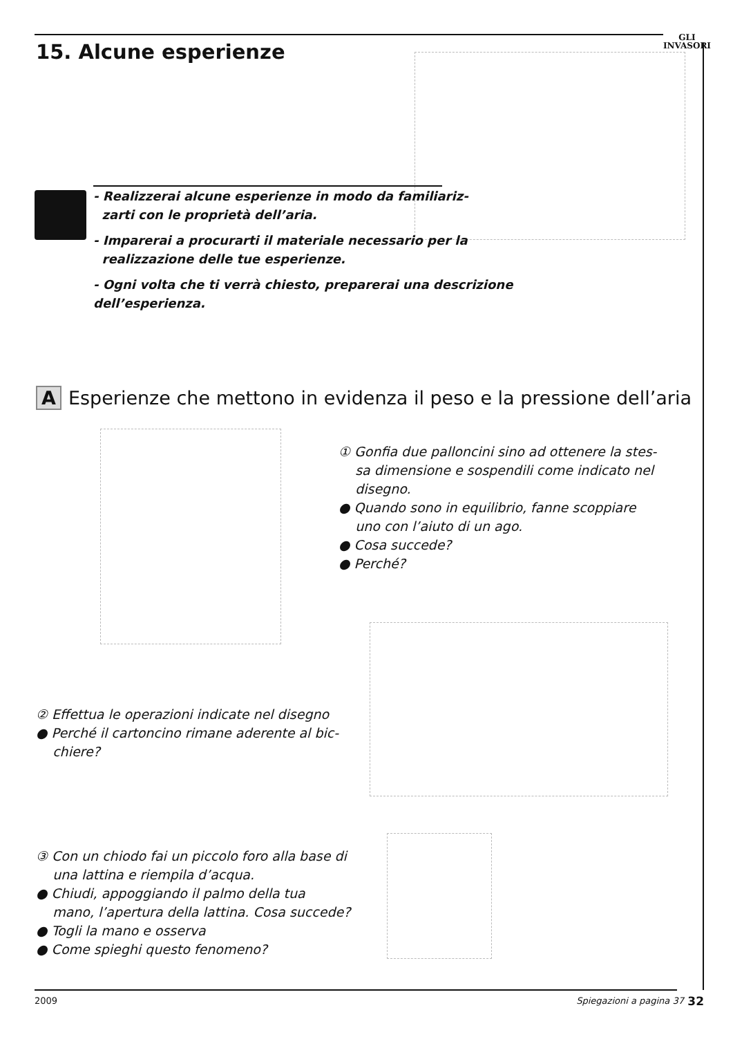GLI
INVASORI
15. Alcune esperienze
- Realizzerai alcune esperienze in modo da familiariz-
zarti con le proprietà dell’aria.
- Imparerai a procurarti il materiale necessario per la
realizzazione delle tue esperienze.
- Ogni volta che ti verrà chiesto, preparerai una descrizione dell’esperienza.
A Esperienze che mettono in evidenza il peso e la pressione dell’aria
① Gonfia due palloncini sino ad ottenere la stes-
sa dimensione e sospendili come indicato nel
disegno.
● Quando sono in equilibrio, fanne scoppiare
uno con l’aiuto di un ago.
● Cosa succede?
● Perché?
② Effettua le operazioni indicate nel disegno
● Perché il cartoncino rimane aderente al bic-
chiere?
③ Con un chiodo fai un piccolo foro alla base di
una lattina e riempila d’acqua.
● Chiudi, appoggiando il palmo della tua
mano, l’apertura della lattina. Cosa succede?
● Togli la mano e osserva
● Come spieghi questo fenomeno?
32 2009 Spiegazioni a pagina 37